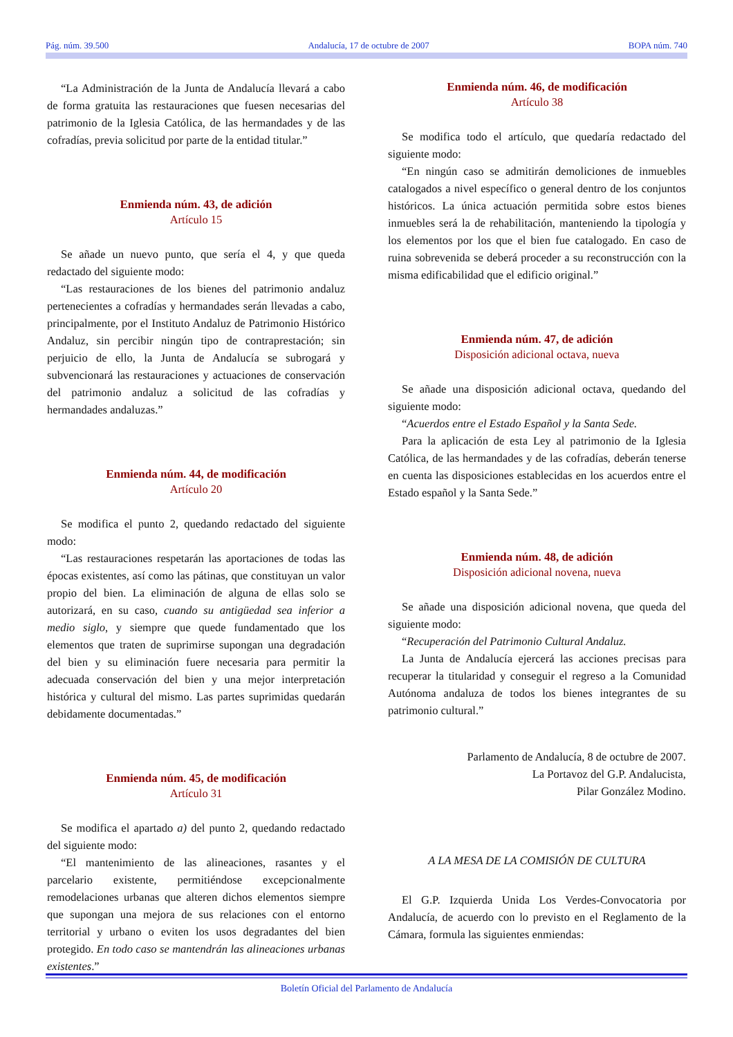Pág. núm. 39.500 Andalucía, 17 de octubre de 2007 BOPA núm. 740
“La Administración de la Junta de Andalucía llevará a cabo de forma gratuita las restauraciones que fuesen necesarias del patrimonio de la Iglesia Católica, de las hermandades y de las cofradías, previa solicitud por parte de la entidad titular.”
Enmienda núm. 43, de adición
Artículo 15
Se añade un nuevo punto, que sería el 4, y que queda redactado del siguiente modo:
“Las restauraciones de los bienes del patrimonio andaluz pertenecientes a cofradías y hermandades serán llevadas a cabo, principalmente, por el Instituto Andaluz de Patrimonio Histórico Andaluz, sin percibir ningún tipo de contraprestación; sin perjuicio de ello, la Junta de Andalucía se subrogará y subvencionará las restauraciones y actuaciones de conservación del patrimonio andaluz a solicitud de las cofradías y hermandades andaluzas.”
Enmienda núm. 44, de modificación
Artículo 20
Se modifica el punto 2, quedando redactado del siguiente modo:
“Las restauraciones respetarán las aportaciones de todas las épocas existentes, así como las pátinas, que constituyan un valor propio del bien. La eliminación de alguna de ellas solo se autorizará, en su caso, cuando su antigüedad sea inferior a medio siglo, y siempre que quede fundamentado que los elementos que traten de suprimirse supongan una degradación del bien y su eliminación fuere necesaria para permitir la adecuada conservación del bien y una mejor interpretación histórica y cultural del mismo. Las partes suprimidas quedarán debidamente documentadas.”
Enmienda núm. 45, de modificación
Artículo 31
Se modifica el apartado a) del punto 2, quedando redactado del siguiente modo:
“El mantenimiento de las alineaciones, rasantes y el parcelario existente, permitiéndose excepcionalmente remodelaciones urbanas que alteren dichos elementos siempre que supongan una mejora de sus relaciones con el entorno territorial y urbano o eviten los usos degradantes del bien protegido. En todo caso se mantendrán las alineaciones urbanas existentes.”
Enmienda núm. 46, de modificación
Artículo 38
Se modifica todo el artículo, que quedaría redactado del siguiente modo:
“En ningún caso se admitirán demoliciones de inmuebles catalogados a nivel específico o general dentro de los conjuntos históricos. La única actuación permitida sobre estos bienes inmuebles será la de rehabilitación, manteniendo la tipología y los elementos por los que el bien fue catalogado. En caso de ruina sobrevenida se deberá proceder a su reconstrucción con la misma edificabilidad que el edificio original.”
Enmienda núm. 47, de adición
Disposición adicional octava, nueva
Se añade una disposición adicional octava, quedando del siguiente modo:
“Acuerdos entre el Estado Español y la Santa Sede.
Para la aplicación de esta Ley al patrimonio de la Iglesia Católica, de las hermandades y de las cofradías, deberán tenerse en cuenta las disposiciones establecidas en los acuerdos entre el Estado español y la Santa Sede.”
Enmienda núm. 48, de adición
Disposición adicional novena, nueva
Se añade una disposición adicional novena, que queda del siguiente modo:
“Recuperación del Patrimonio Cultural Andaluz.
La Junta de Andalucía ejercerá las acciones precisas para recuperar la titularidad y conseguir el regreso a la Comunidad Autónoma andaluza de todos los bienes integrantes de su patrimonio cultural.”
Parlamento de Andalucía, 8 de octubre de 2007.
La Portavoz del G.P. Andalucista,
Pilar González Modino.
A LA MESA DE LA COMISIÓN DE CULTURA
El G.P. Izquierda Unida Los Verdes-Convocatoria por Andalucía, de acuerdo con lo previsto en el Reglamento de la Cámara, formula las siguientes enmiendas:
Boletín Oficial del Parlamento de Andalucía